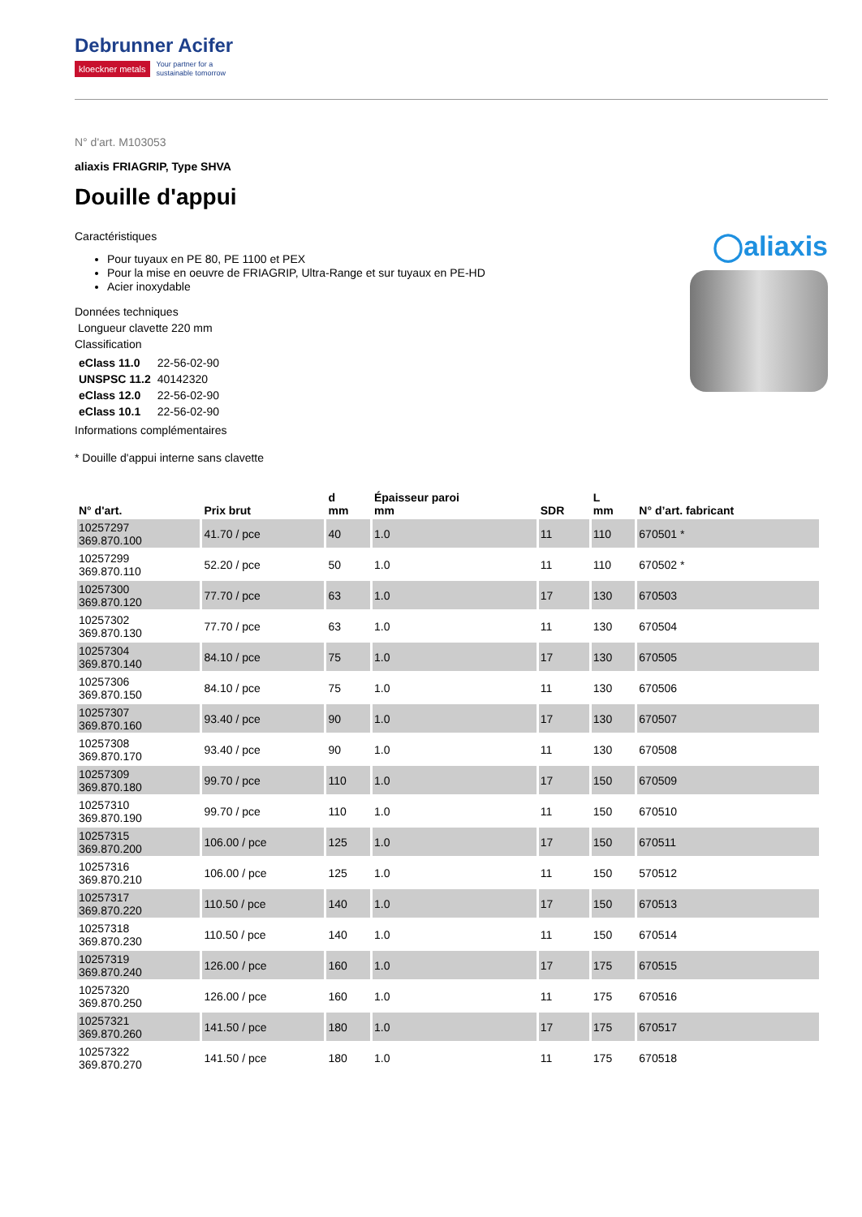Debrunner Acifer
kloeckner metals Your partner for a
sustainable tomorrow
N° d'art. M103053
aliaxis FRIAGRIP, Type SHVA
Douille d'appui
Caractéristiques
Pour tuyaux en PE 80, PE 1100 et PEX
Pour la mise en oeuvre de FRIAGRIP, Ultra-Range et sur tuyaux en PE-HD
Acier inoxydable
Données techniques
Longueur clavette 220 mm
Classification
| eClass 11.0 | 22-56-02-90 |
| UNSPSC 11.2 | 40142320 |
| eClass 12.0 | 22-56-02-90 |
| eClass 10.1 | 22-56-02-90 |
Informations complémentaires
* Douille d'appui interne sans clavette
◯aliaxis
| N° d'art. | Prix brut | d mm | Épaisseur paroi mm | SDR | L mm | N° d’art. fabricant |
| --- | --- | --- | --- | --- | --- | --- |
| 10257297 369.870.100 | 41.70 / pce | 40 | 1.0 | 11 | 110 | 670501 * |
| 10257299 369.870.110 | 52.20 / pce | 50 | 1.0 | 11 | 110 | 670502 * |
| 10257300 369.870.120 | 77.70 / pce | 63 | 1.0 | 17 | 130 | 670503 |
| 10257302 369.870.130 | 77.70 / pce | 63 | 1.0 | 11 | 130 | 670504 |
| 10257304 369.870.140 | 84.10 / pce | 75 | 1.0 | 17 | 130 | 670505 |
| 10257306 369.870.150 | 84.10 / pce | 75 | 1.0 | 11 | 130 | 670506 |
| 10257307 369.870.160 | 93.40 / pce | 90 | 1.0 | 17 | 130 | 670507 |
| 10257308 369.870.170 | 93.40 / pce | 90 | 1.0 | 11 | 130 | 670508 |
| 10257309 369.870.180 | 99.70 / pce | 110 | 1.0 | 17 | 150 | 670509 |
| 10257310 369.870.190 | 99.70 / pce | 110 | 1.0 | 11 | 150 | 670510 |
| 10257315 369.870.200 | 106.00 / pce | 125 | 1.0 | 17 | 150 | 670511 |
| 10257316 369.870.210 | 106.00 / pce | 125 | 1.0 | 11 | 150 | 570512 |
| 10257317 369.870.220 | 110.50 / pce | 140 | 1.0 | 17 | 150 | 670513 |
| 10257318 369.870.230 | 110.50 / pce | 140 | 1.0 | 11 | 150 | 670514 |
| 10257319 369.870.240 | 126.00 / pce | 160 | 1.0 | 17 | 175 | 670515 |
| 10257320 369.870.250 | 126.00 / pce | 160 | 1.0 | 11 | 175 | 670516 |
| 10257321 369.870.260 | 141.50 / pce | 180 | 1.0 | 17 | 175 | 670517 |
| 10257322 369.870.270 | 141.50 / pce | 180 | 1.0 | 11 | 175 | 670518 |